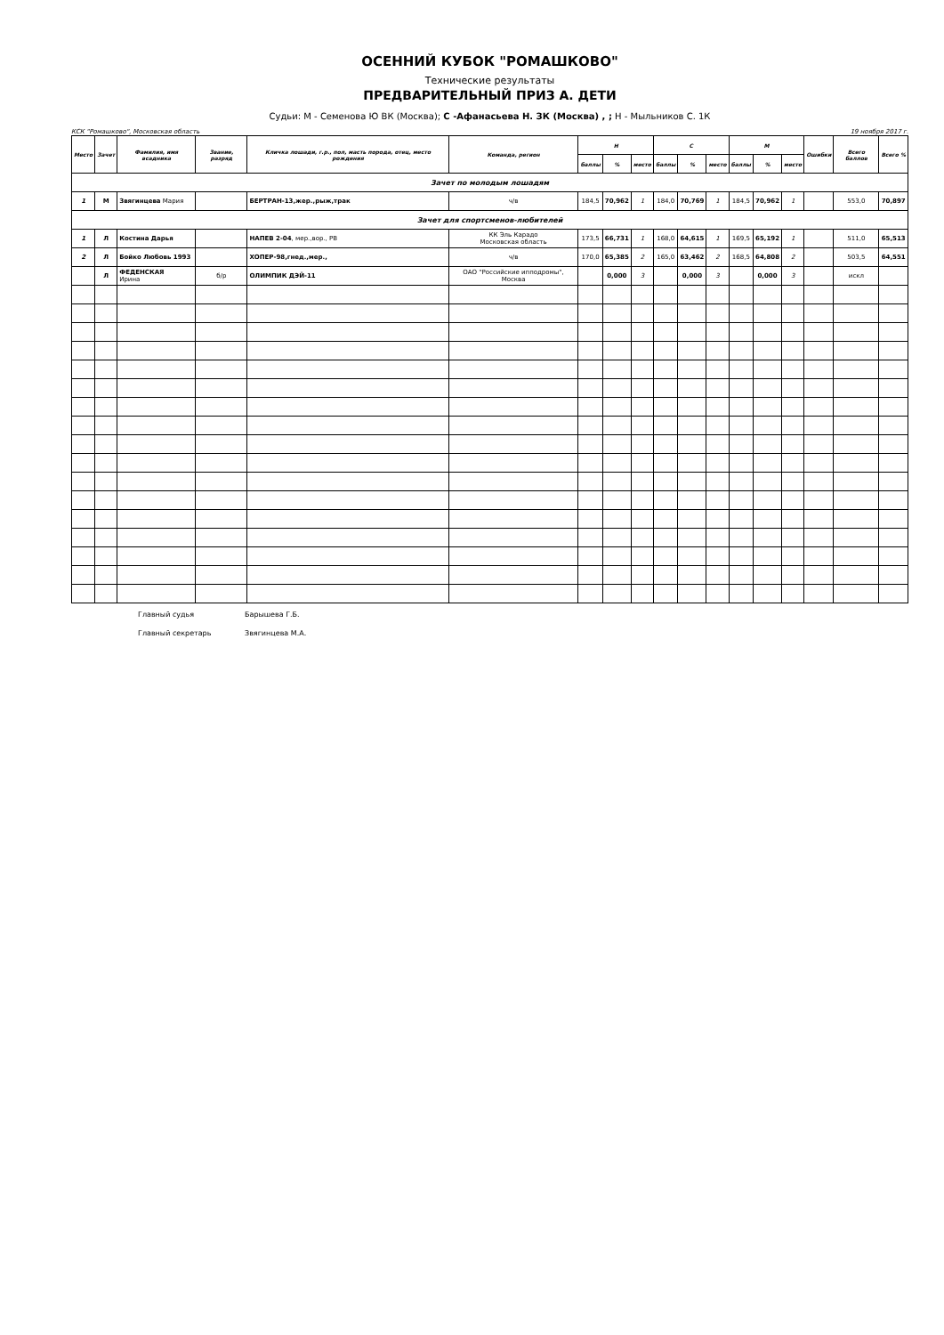ОСЕННИЙ КУБОК "РОМАШКОВО"
Технические результаты
ПРЕДВАРИТЕЛЬНЫЙ ПРИЗ А. ДЕТИ
Судьи: М - Семенова Ю ВК (Москва); С -Афанасьева Н. ЗК (Москва) , ; Н - Мыльников С. 1К
КСК "Ромашково", Московская область 19 ноября 2017 г.
| Место | Зачет | Фамилия, имя всадника | Звание, разряд | Кличка лошади, г.р., пол, масть порода, отец, место рождения | Команда, регион | Н | | | С | | | М | | | Ошибки | Всего баллов | Всего % |
| --- | --- | --- | --- | --- | --- | --- | --- | --- | --- | --- | --- | --- | --- | --- | --- | --- | --- |
| | | | | | | баллы | % | место | баллы | % | место | баллы | % | место | | | |
| Зачет по молодым лошадям | | | | | | | | | | | | | | | | | |
| 1 | М | Звягинцева Мария | | БЕРТРАН-13,жер.,рыж,трак | ч/в | 184,5 | 70,962 | 1 | 184,0 | 70,769 | 1 | 184,5 | 70,962 | 1 | | 553,0 | 70,897 |
| Зачет для спортсменов-любителей | | | | | | | | | | | | | | | | | |
| 1 | Л | Костина Дарья | | НАПЕВ 2-04 , мер.,вор., РВ | КК Эль Карадо Московская область | 173,5 | 66,731 | 1 | 168,0 | 64,615 | 1 | 169,5 | 65,192 | 1 | | 511,0 | 65,513 |
| 2 | Л | Бойко Любовь 1993 | | ХОПЕР-98,гнед.,мер., | ч/в | 170,0 | 65,385 | 2 | 165,0 | 63,462 | 2 | 168,5 | 64,808 | 2 | | 503,5 | 64,551 |
| | Л | ФЕДЕНСКАЯ Ирина | б/р | ОЛИМПИК ДЭЙ-11 | ОАО "Российские ипподромы", Москва | | 0,000 | 3 | | 0,000 | 3 | | 0,000 | 3 | | искл | |
Главный судья Барышева Г.Б.
Главный секретарь Звягинцева М.А.